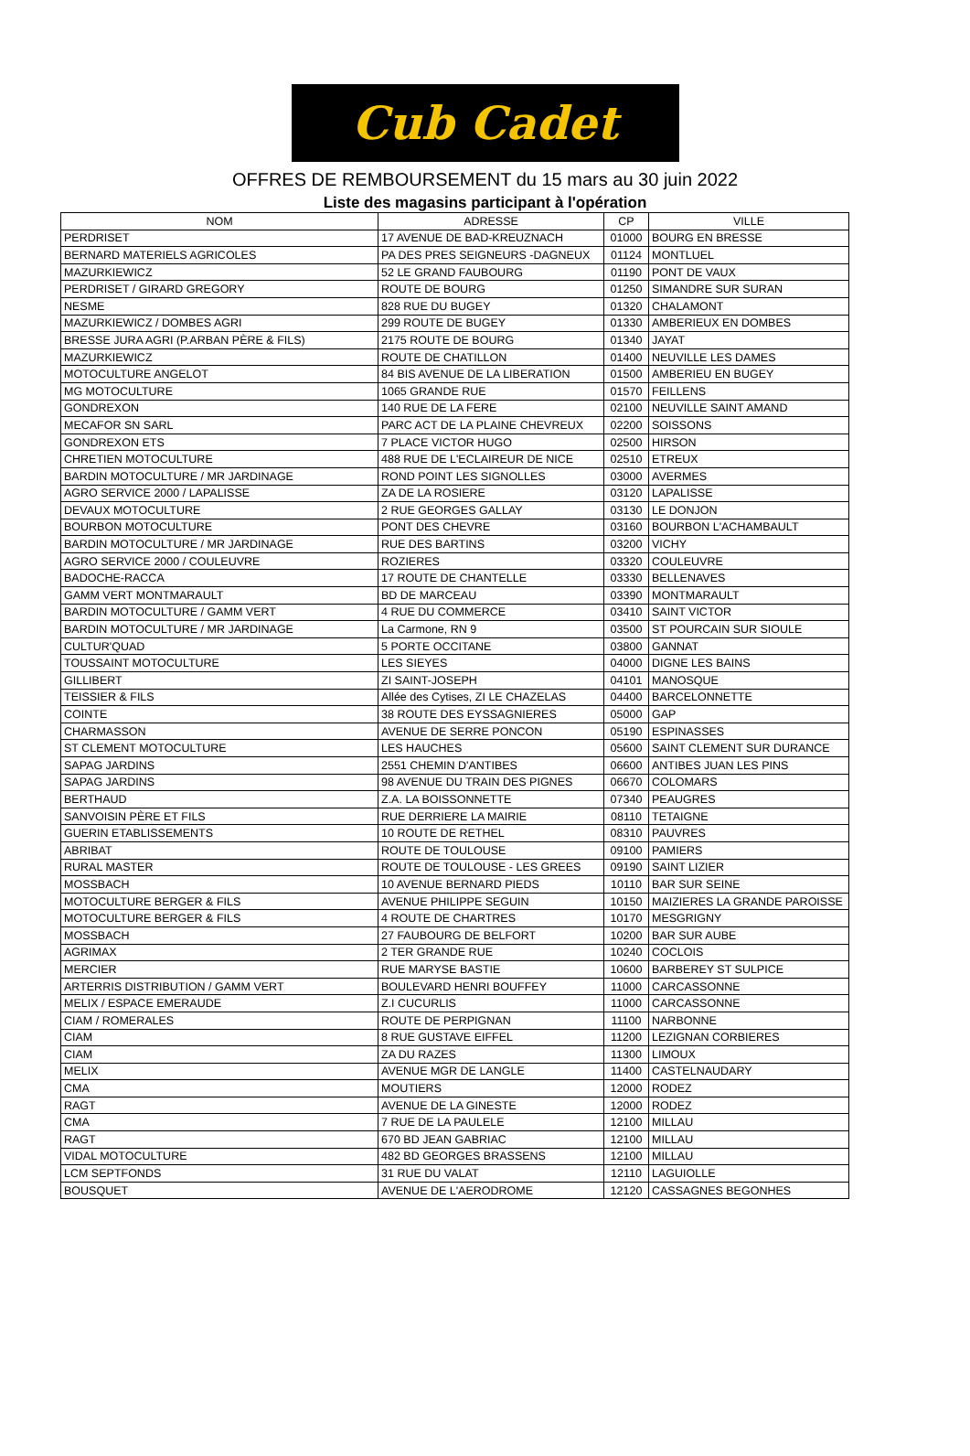Cub Cadet
OFFRES DE REMBOURSEMENT du 15 mars au 30 juin 2022
Liste des magasins participant à l'opération
| NOM | ADRESSE | CP | VILLE |
| --- | --- | --- | --- |
| PERDRISET | 17 AVENUE DE BAD-KREUZNACH | 01000 | BOURG EN BRESSE |
| BERNARD MATERIELS AGRICOLES | PA DES PRES SEIGNEURS -DAGNEUX | 01124 | MONTLUEL |
| MAZURKIEWICZ | 52 LE GRAND FAUBOURG | 01190 | PONT DE VAUX |
| PERDRISET / GIRARD GREGORY | ROUTE DE BOURG | 01250 | SIMANDRE SUR SURAN |
| NESME | 828 RUE DU BUGEY | 01320 | CHALAMONT |
| MAZURKIEWICZ / DOMBES AGRI | 299 ROUTE DE BUGEY | 01330 | AMBERIEUX EN DOMBES |
| BRESSE JURA AGRI (P.ARBAN PÈRE & FILS) | 2175 ROUTE DE BOURG | 01340 | JAYAT |
| MAZURKIEWICZ | ROUTE DE CHATILLON | 01400 | NEUVILLE LES DAMES |
| MOTOCULTURE ANGELOT | 84 BIS AVENUE DE LA LIBERATION | 01500 | AMBERIEU EN BUGEY |
| MG MOTOCULTURE | 1065 GRANDE RUE | 01570 | FEILLENS |
| GONDREXON | 140 RUE DE LA FERE | 02100 | NEUVILLE SAINT AMAND |
| MECAFOR SN SARL | PARC ACT DE LA PLAINE CHEVREUX | 02200 | SOISSONS |
| GONDREXON ETS | 7 PLACE VICTOR HUGO | 02500 | HIRSON |
| CHRETIEN MOTOCULTURE | 488 RUE DE L'ECLAIREUR DE NICE | 02510 | ETREUX |
| BARDIN MOTOCULTURE / MR JARDINAGE | ROND POINT LES SIGNOLLES | 03000 | AVERMES |
| AGRO SERVICE 2000 / LAPALISSE | ZA DE LA ROSIERE | 03120 | LAPALISSE |
| DEVAUX MOTOCULTURE | 2 RUE GEORGES GALLAY | 03130 | LE DONJON |
| BOURBON MOTOCULTURE | PONT DES CHEVRE | 03160 | BOURBON L'ACHAMBAULT |
| BARDIN MOTOCULTURE / MR JARDINAGE | RUE DES BARTINS | 03200 | VICHY |
| AGRO SERVICE 2000 / COULEUVRE | ROZIERES | 03320 | COULEUVRE |
| BADOCHE-RACCA | 17 ROUTE DE CHANTELLE | 03330 | BELLENAVES |
| GAMM VERT MONTMARAULT | BD DE MARCEAU | 03390 | MONTMARAULT |
| BARDIN MOTOCULTURE / GAMM VERT | 4 RUE DU COMMERCE | 03410 | SAINT VICTOR |
| BARDIN MOTOCULTURE / MR JARDINAGE | La Carmone, RN 9 | 03500 | ST POURCAIN SUR SIOULE |
| CULTUR'QUAD | 5 PORTE OCCITANE | 03800 | GANNAT |
| TOUSSAINT MOTOCULTURE | LES SIEYES | 04000 | DIGNE LES BAINS |
| GILLIBERT | ZI SAINT-JOSEPH | 04101 | MANOSQUE |
| TEISSIER & FILS | Allée des Cytises, ZI LE CHAZELAS | 04400 | BARCELONNETTE |
| COINTE | 38 ROUTE DES EYSSAGNIERES | 05000 | GAP |
| CHARMASSON | AVENUE DE SERRE PONCON | 05190 | ESPINASSES |
| ST CLEMENT MOTOCULTURE | LES HAUCHES | 05600 | SAINT CLEMENT SUR DURANCE |
| SAPAG JARDINS | 2551 CHEMIN D'ANTIBES | 06600 | ANTIBES JUAN LES PINS |
| SAPAG JARDINS | 98 AVENUE DU TRAIN DES PIGNES | 06670 | COLOMARS |
| BERTHAUD | Z.A. LA BOISSONNETTE | 07340 | PEAUGRES |
| SANVOISIN PÈRE ET FILS | RUE DERRIERE LA MAIRIE | 08110 | TETAIGNE |
| GUERIN ETABLISSEMENTS | 10 ROUTE DE RETHEL | 08310 | PAUVRES |
| ABRIBAT | ROUTE DE TOULOUSE | 09100 | PAMIERS |
| RURAL MASTER | ROUTE DE TOULOUSE - LES GREES | 09190 | SAINT LIZIER |
| MOSSBACH | 10 AVENUE BERNARD PIEDS | 10110 | BAR SUR SEINE |
| MOTOCULTURE BERGER & FILS | AVENUE PHILIPPE SEGUIN | 10150 | MAIZIERES LA GRANDE PAROISSE |
| MOTOCULTURE BERGER & FILS | 4 ROUTE DE CHARTRES | 10170 | MESGRIGNY |
| MOSSBACH | 27 FAUBOURG DE BELFORT | 10200 | BAR SUR AUBE |
| AGRIMAX | 2 TER GRANDE RUE | 10240 | COCLOIS |
| MERCIER | RUE MARYSE BASTIE | 10600 | BARBEREY ST SULPICE |
| ARTERRIS DISTRIBUTION / GAMM VERT | BOULEVARD HENRI BOUFFEY | 11000 | CARCASSONNE |
| MELIX / ESPACE EMERAUDE | Z.I CUCURLIS | 11000 | CARCASSONNE |
| CIAM / ROMERALES | ROUTE DE PERPIGNAN | 11100 | NARBONNE |
| CIAM | 8 RUE GUSTAVE EIFFEL | 11200 | LEZIGNAN CORBIERES |
| CIAM | ZA DU RAZES | 11300 | LIMOUX |
| MELIX | AVENUE MGR DE LANGLE | 11400 | CASTELNAUDARY |
| CMA | MOUTIERS | 12000 | RODEZ |
| RAGT | AVENUE DE LA GINESTE | 12000 | RODEZ |
| CMA | 7 RUE DE LA PAULELE | 12100 | MILLAU |
| RAGT | 670 BD JEAN GABRIAC | 12100 | MILLAU |
| VIDAL MOTOCULTURE | 482 BD GEORGES BRASSENS | 12100 | MILLAU |
| LCM SEPTFONDS | 31 RUE DU VALAT | 12110 | LAGUIOLLE |
| BOUSQUET | AVENUE DE L'AERODROME | 12120 | CASSAGNES BEGONHES |